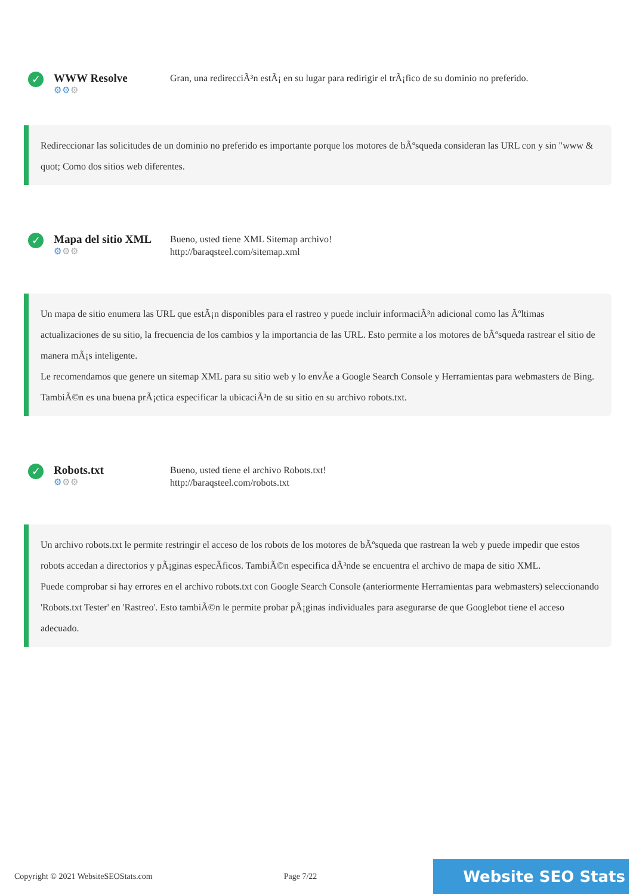✓
WWW Resolve
⚙⚙⚙
Gran, una redirecciÃ³n estÃ¡ en su lugar para redirigir el trÃ¡fico de su dominio no preferido.
Redireccionar las solicitudes de un dominio no preferido es importante porque los motores de bÃºsqueda consideran las URL con y sin "www & quot; Como dos sitios web diferentes.
✓
Mapa del sitio XML
⚙⚙⚙
Bueno, usted tiene XML Sitemap archivo!
http://baraqsteel.com/sitemap.xml
Un mapa de sitio enumera las URL que estÃ¡n disponibles para el rastreo y puede incluir informaciÃ³n adicional como las Ãºltimas actualizaciones de su sitio, la frecuencia de los cambios y la importancia de las URL. Esto permite a los motores de bÃºsqueda rastrear el sitio de manera mÃ¡s inteligente.
Le recomendamos que genere un sitemap XML para su sitio web y lo envÃe a Google Search Console y Herramientas para webmasters de Bing. TambiÃ©n es una buena prÃ¡ctica especificar la ubicaciÃ³n de su sitio en su archivo robots.txt.
✓
Robots.txt
⚙⚙⚙
Bueno, usted tiene el archivo Robots.txt!
http://baraqsteel.com/robots.txt
Un archivo robots.txt le permite restringir el acceso de los robots de los motores de bÃºsqueda que rastrean la web y puede impedir que estos robots accedan a directorios y pÃ¡ginas especÃficos. TambiÃ©n especifica dÃ³nde se encuentra el archivo de mapa de sitio XML.
Puede comprobar si hay errores en el archivo robots.txt con Google Search Console (anteriormente Herramientas para webmasters) seleccionando 'Robots.txt Tester' en 'Rastreo'. Esto tambiÃ©n le permite probar pÃ¡ginas individuales para asegurarse de que Googlebot tiene el acceso adecuado.
Copyright © 2021 WebsiteSEOStats.com Page 7/22
Website SEO Stats